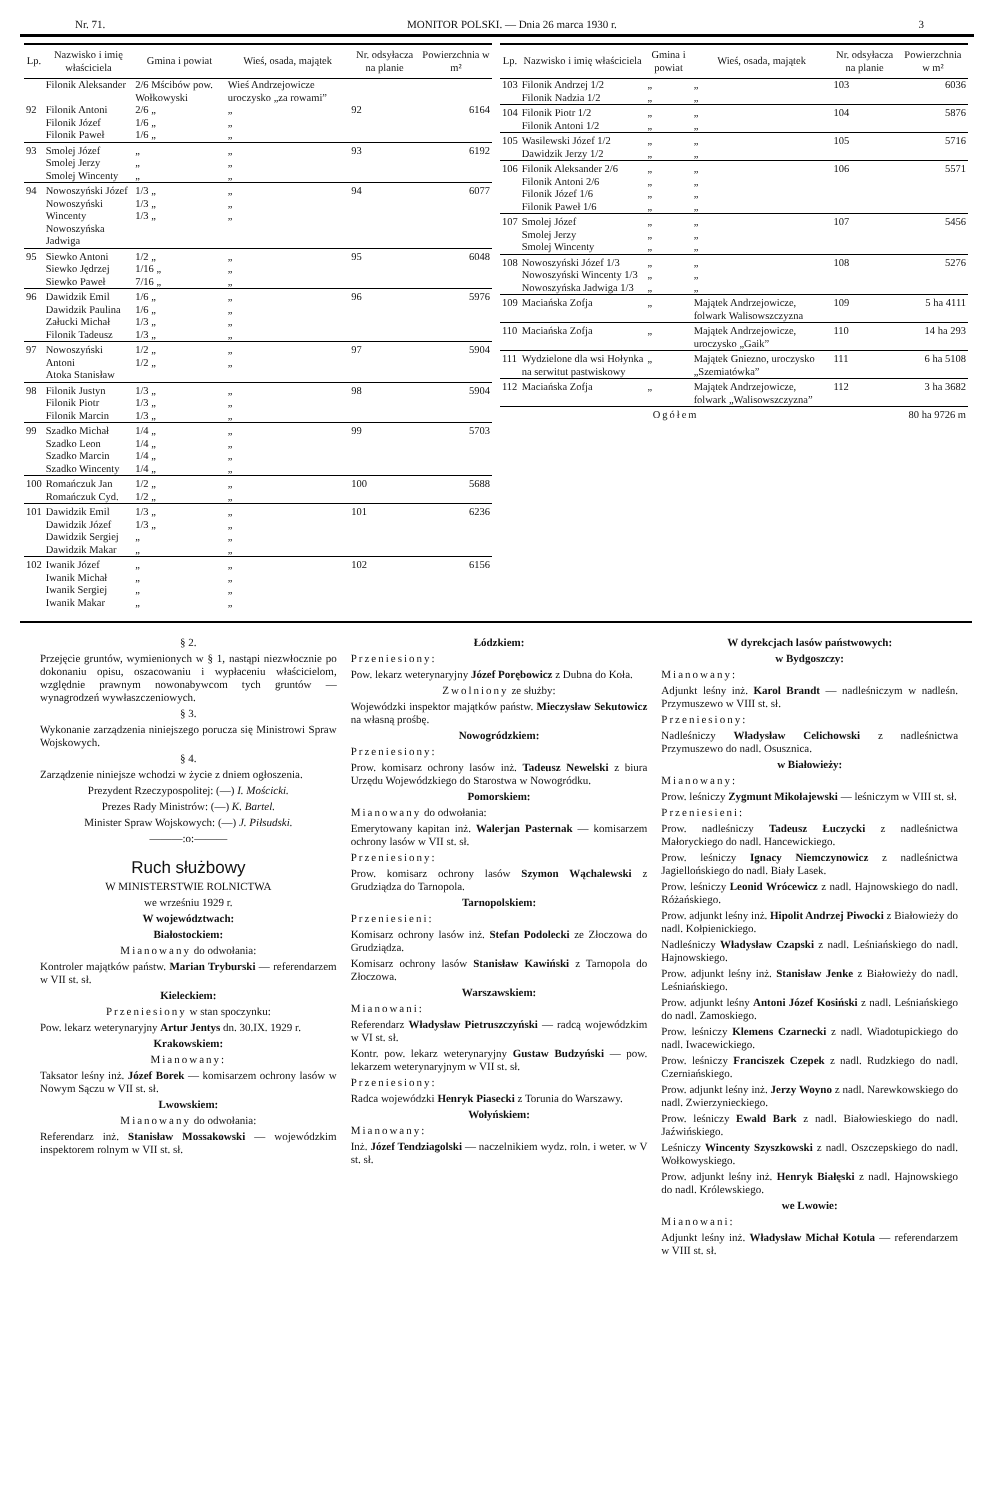Nr. 71. MONITOR POLSKI. — Dnia 26 marca 1930 r. 3
| Lp. | Nazwisko i imię właściciela | Gmina i powiat | Wieś, osada, majątek | Nr. odsyłacza na planie | Powierzchnia w m² |
| --- | --- | --- | --- | --- | --- |
| | Filonik Aleksander | 2/6 Mścibów pow. Wołkowyski | Wieś Andrzejowicze uroczysko „za rowami” | | |
| 92 | Filonik Antoni Filonik Józef Filonik Paweł | 2/6 „ 1/6 „ 1/6 „ | „ „ „ | 92 | 6164 |
| 93 | Smolej Józef Smolej Jerzy Smolej Wincenty | „ „ „ | „ „ „ | 93 | 6192 |
| 94 | Nowoszyński Józef Nowoszyński Wincenty Nowoszyńska Jadwiga | 1/3 „ 1/3 „ 1/3 „ | „ „ „ | 94 | 6077 |
| 95 | Siewko Antoni Siewko Jędrzej Siewko Paweł | 1/2 „ 1/16 „ 7/16 „ | „ „ „ | 95 | 6048 |
| 96 | Dawidzik Emil Dawidzik Paulina Załucki Michał Filonik Tadeusz | 1/6 „ 1/6 „ 1/3 „ 1/3 „ | „ „ „ „ | 96 | 5976 |
| 97 | Nowoszyński Antoni Atoka Stanisław | 1/2 „ 1/2 „ | „ „ | 97 | 5904 |
| 98 | Filonik Justyn Filonik Piotr Filonik Marcin | 1/3 „ 1/3 „ 1/3 „ | „ „ „ | 98 | 5904 |
| 99 | Szadko Michał Szadko Leon Szadko Marcin Szadko Wincenty | 1/4 „ 1/4 „ 1/4 „ 1/4 „ | „ „ „ „ | 99 | 5703 |
| 100 | Romańczuk Jan Romańczuk Cyd. | 1/2 „ 1/2 „ | „ „ | 100 | 5688 |
| 101 | Dawidzik Emil Dawidzik Józef Dawidzik Sergiej Dawidzik Makar | 1/3 „ 1/3 „ „ „ | „ „ „ „ | 101 | 6236 |
| 102 | Iwanik Józef Iwanik Michał Iwanik Sergiej Iwanik Makar | „ „ „ „ | „ „ „ „ | 102 | 6156 |
| Lp. | Nazwisko i imię właściciela | Gmina i powiat | Wieś, osada, majątek | Nr. odsyłacza na planie | Powierzchnia w m² |
| --- | --- | --- | --- | --- | --- |
| 103 | Filonik Andrzej 1/2 Filonik Nadzia 1/2 | „ „ | „ „ | 103 | 6036 |
| 104 | Filonik Piotr 1/2 Filonik Antoni 1/2 | „ „ | „ „ | 104 | 5876 |
| 105 | Wasilewski Józef 1/2 Dawidzik Jerzy 1/2 | „ „ | „ „ | 105 | 5716 |
| 106 | Filonik Aleksander 2/6 Filonik Antoni 2/6 Filonik Józef 1/6 Filonik Paweł 1/6 | „ „ „ „ | „ „ „ „ | 106 | 5571 |
| 107 | Smolej Józef Smolej Jerzy Smolej Wincenty | „ „ „ | „ „ „ | 107 | 5456 |
| 108 | Nowoszyński Józef 1/3 Nowoszyński Wincenty 1/3 Nowoszyńska Jadwiga 1/3 | „ „ „ | „ „ „ | 108 | 5276 |
| 109 | Maciańska Zofja | „ | Majątek Andrzejowicze, folwark Walisowszczyzna | 109 | 5 ha 4111 |
| 110 | Maciańska Zofja | „ | Majątek Andrzejowicze, uroczysko „Gaik” | 110 | 14 ha 293 |
| 111 | Wydzielone dla wsi Hołynka na serwitut pastwiskowy | „ | Majątek Gniezno, uroczysko „Szemiatówka” | 111 | 6 ha 5108 |
| 112 | Maciańska Zofja | „ | Majątek Andrzejowicze, folwark „Walisowszczyzna” | 112 | 3 ha 3682 |
| | Ogółem | | | 80 ha 9726 m | |
§ 2.
Przejęcie gruntów, wymienionych w § 1, nastąpi niezwłocznie po dokonaniu opisu, oszacowaniu i wypłaceniu właścicielom, względnie prawnym nowonabywcom tych gruntów — wynagrodzeń wywłaszczeniowych.
§ 3.
Wykonanie zarządzenia niniejszego porucza się Ministrowi Spraw Wojskowych.
§ 4.
Zarządzenie niniejsze wchodzi w życie z dniem ogłoszenia.
Prezydent Rzeczypospolitej: (—) I. Mościcki.
Prezes Rady Ministrów: (—) K. Bartel.
Minister Spraw Wojskowych: (—) J. Piłsudski.
———:o:———
Ruch służbowy
W MINISTERSTWIE ROLNICTWA
we wrześniu 1929 r.
W województwach:
Białostockiem:
Mianowany do odwołania:
Kontroler majątków państw. Marian Tryburski — referendarzem w VII st. sł.
Kieleckiem:
Przeniesiony w stan spoczynku:
Pow. lekarz weterynaryjny Artur Jentys dn. 30.IX. 1929 r.
Krakowskiem:
Mianowany:
Taksator leśny inż. Józef Borek — komisarzem ochrony lasów w Nowym Sączu w VII st. sł.
Lwowskiem:
Mianowany do odwołania:
Referendarz inż. Stanisław Mossakowski — wojewódzkim inspektorem rolnym w VII st. sł.
Łódzkiem:
Przeniesiony:
Pow. lekarz weterynaryjny Józef Porębowicz z Dubna do Koła.
Zwolniony ze służby:
Wojewódzki inspektor majątków państw. Mieczysław Sekutowicz na własną prośbę.
Nowogródzkiem:
Przeniesiony:
Prow. komisarz ochrony lasów inż. Tadeusz Newelski z biura Urzędu Wojewódzkiego do Starostwa w Nowogródku.
Pomorskiem:
Mianowany do odwołania:
Emerytowany kapitan inż. Walerjan Pasternak — komisarzem ochrony lasów w VII st. sł.
Przeniesiony:
Prow. komisarz ochrony lasów Szymon Wąchalewski z Grudziądza do Tarnopola.
Tarnopolskiem:
Przeniesieni:
Komisarz ochrony lasów inż. Stefan Podolecki ze Złoczowa do Grudziądza.
Komisarz ochrony lasów Stanisław Kawiński z Tarnopola do Złoczowa.
Warszawskiem:
Mianowani:
Referendarz Władysław Pietruszczyński — radcą wojewódzkim w VI st. sł.
Kontr. pow. lekarz weterynaryjny Gustaw Budzyński — pow. lekarzem weterynaryjnym w VII st. sł.
Przeniesiony:
Radca wojewódzki Henryk Piasecki z Torunia do Warszawy.
Wołyńskiem:
Mianowany:
Inż. Józef Tendziagolski — naczelnikiem wydz. roln. i weter. w V st. sł.
W dyrekcjach lasów państwowych:
w Bydgoszczy:
Mianowany:
Adjunkt leśny inż. Karol Brandt — nadleśniczym w nadleśn. Przymuszewo w VIII st. sł.
Przeniesiony:
Nadleśniczy Władysław Celichowski z nadleśnictwa Przymuszewo do nadl. Osusznica.
w Białowieży:
Mianowany:
Prow. leśniczy Zygmunt Mikołajewski — leśniczym w VIII st. sł.
Przeniesieni:
Prow. nadleśniczy Tadeusz Łuczycki z nadleśnictwa Małoryckiego do nadl. Hancewickiego.
Prow. leśniczy Ignacy Niemczynowicz z nadleśnictwa Jagiellońskiego do nadl. Biały Lasek.
Prow. leśniczy Leonid Wrócewicz z nadl. Hajnowskiego do nadl. Różańskiego.
Prow. adjunkt leśny inż. Hipolit Andrzej Piwocki z Białowieży do nadl. Kołpienickiego.
Nadleśniczy Władysław Czapski z nadl. Leśniańskiego do nadl. Hajnowskiego.
Prow. adjunkt leśny inż. Stanisław Jenke z Białowieży do nadl. Leśniańskiego.
Prow. adjunkt leśny Antoni Józef Kosiński z nadl. Leśniańskiego do nadl. Zamoskiego.
Prow. leśniczy Klemens Czarnecki z nadl. Wiadotupickiego do nadl. Iwacewickiego.
Prow. leśniczy Franciszek Czepek z nadl. Rudzkiego do nadl. Czerniańskiego.
Prow. adjunkt leśny inż. Jerzy Woyno z nadl. Narewkowskiego do nadl. Zwierzynieckiego.
Prow. leśniczy Ewald Bark z nadl. Białowieskiego do nadl. Jaźwińskiego.
Leśniczy Wincenty Szyszkowski z nadl. Oszczepskiego do nadl. Wołkowyskiego.
Prow. adjunkt leśny inż. Henryk Białęski z nadl. Hajnowskiego do nadl. Królewskiego.
we Lwowie:
Mianowani:
Adjunkt leśny inż. Władysław Michał Kotula — referendarzem w VIII st. sł.